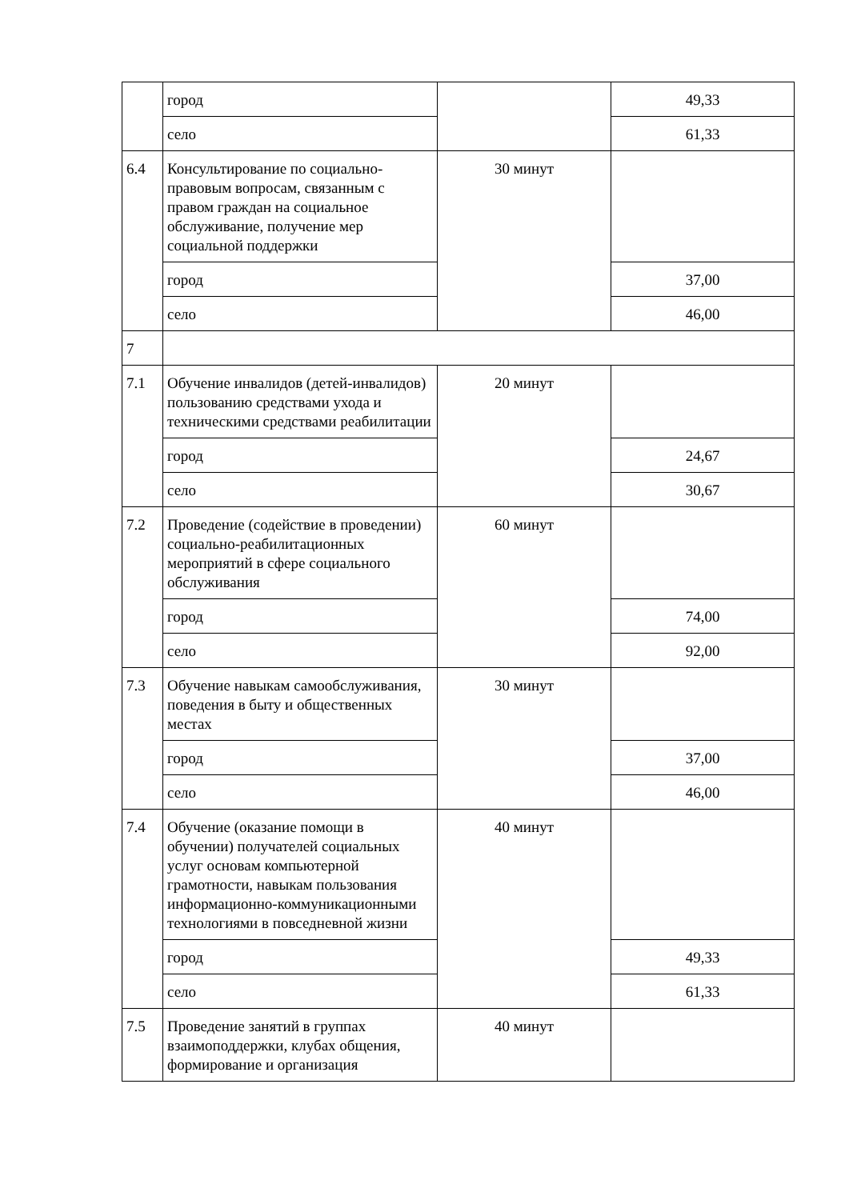| | город | | 49,33 |
| | село | | 61,33 |
| 6.4 | Консультирование по социально-правовым вопросам, связанным с правом граждан на социальное обслуживание, получение мер социальной поддержки | 30 минут | |
| | город | | 37,00 |
| | село | | 46,00 |
| 7 | | | |
| 7.1 | Обучение инвалидов (детей-инвалидов) пользованию средствами ухода и техническими средствами реабилитации | 20 минут | |
| | город | | 24,67 |
| | село | | 30,67 |
| 7.2 | Проведение (содействие в проведении) социально-реабилитационных мероприятий в сфере социального обслуживания | 60 минут | |
| | город | | 74,00 |
| | село | | 92,00 |
| 7.3 | Обучение навыкам самообслуживания, поведения в быту и общественных местах | 30 минут | |
| | город | | 37,00 |
| | село | | 46,00 |
| 7.4 | Обучение (оказание помощи в обучении) получателей социальных услуг основам компьютерной грамотности, навыкам пользования информационно-коммуникационными технологиями в повседневной жизни | 40 минут | |
| | город | | 49,33 |
| | село | | 61,33 |
| 7.5 | Проведение занятий в группах взаимоподдержки, клубах общения, формирование и организация | 40 минут | |